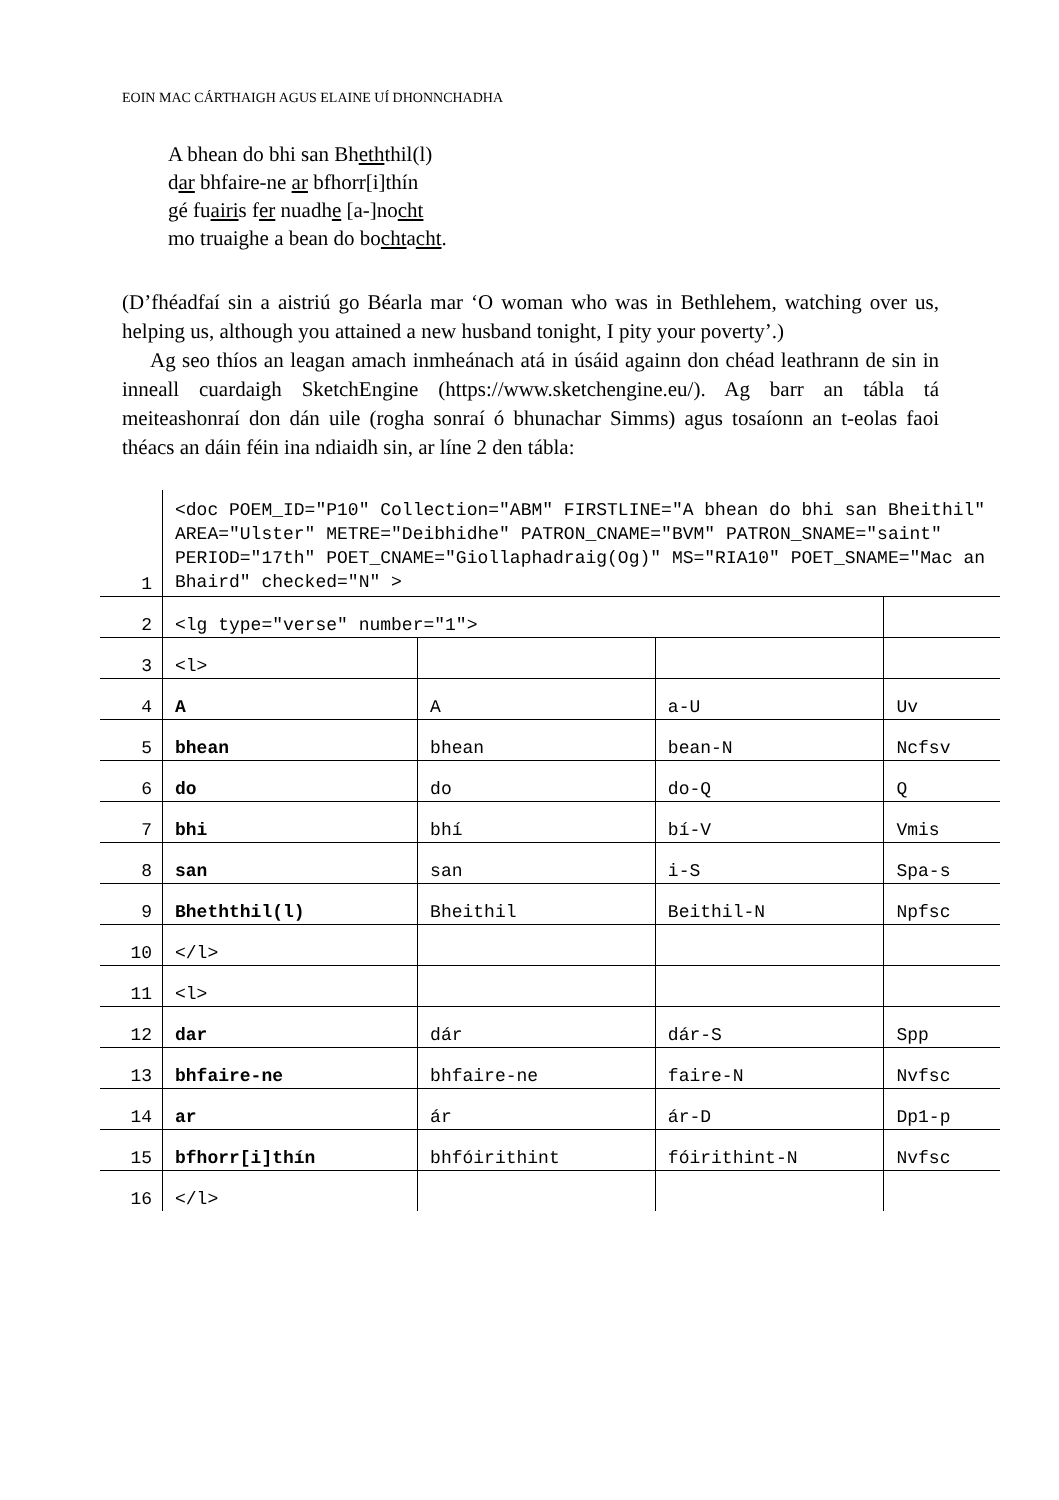EOIN MAC CÁRTHAIGH AGUS ELAINE UÍ DHONNCHADHA
A bhean do bhi san Bheththil(l)
dar bhfaire-ne ar bfhorr[i]thín
gé fuairis fer nuadhe [a-]nocht
mo truaighe a bean do bochtacht.
(D’fhéadfaí sin a aistriú go Béarla mar ‘O woman who was in Bethlehem, watching over us, helping us, although you attained a new husband tonight, I pity your poverty’.)
Ag seo thíos an leagan amach inmheánach atá in úsáid againn don chéad leathrann de sin in inneall cuardaigh SketchEngine (https://www.sketchengine.eu/). Ag barr an tábla tá meiteashonraí don dán uile (rogha sonraí ó bhunachar Simms) agus tosaíonn an t-eolas faoi théacs an dáin féin ina ndiaidh sin, ar líne 2 den tábla:
| 1 | <doc POEM_ID="P10" Collection="ABM" FIRSTLINE="A bhean do bhi san Bheithil" AREA="Ulster" METRE="Deibhidhe" PATRON_CNAME="BVM" PATRON_SNAME="saint" PERIOD="17th" POET_CNAME="Giollaphadraig(Og)" MS="RIA10" POET_SNAME="Mac an Bhaird" checked="N" > | | | |
| 2 | <lg type="verse" number="1"> | | | |
| 3 | <l> | | | |
| 4 | A | A | a-U | Uv |
| 5 | bhean | bhean | bean-N | Ncfsv |
| 6 | do | do | do-Q | Q |
| 7 | bhi | bhí | bí-V | Vmis |
| 8 | san | san | i-S | Spa-s |
| 9 | Bheththil(l) | Bheithil | Beithil-N | Npfsc |
| 10 | </l> | | | |
| 11 | <l> | | | |
| 12 | dar | dár | dár-S | Spp |
| 13 | bhfaire-ne | bhfaire-ne | faire-N | Nvfsc |
| 14 | ar | ár | ár-D | Dp1-p |
| 15 | bfhorr[i]thín | bhfóirithint | fóirithint-N | Nvfsc |
| 16 | </l> | | | |